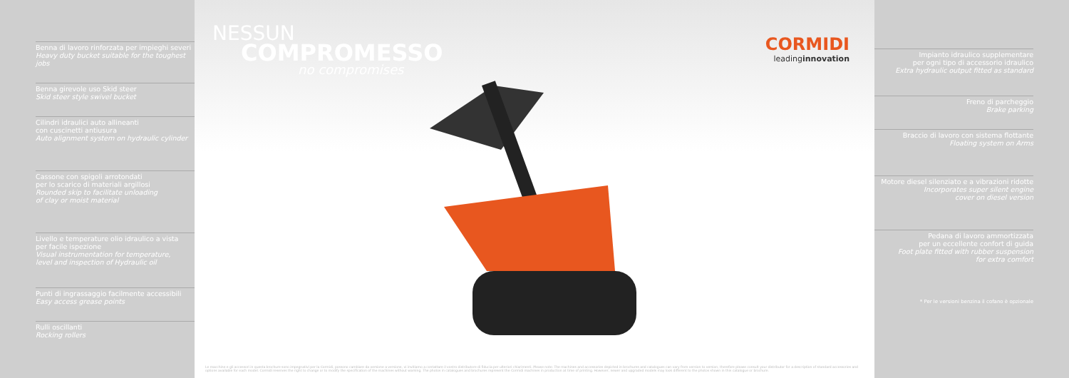Benna di lavoro rinforzata per impieghi severi
Heavy duty bucket suitable for the toughest jobs
Benna girevole uso Skid steer
Skid steer style swivel bucket
Cilindri idraulici auto allineanti
con cuscinetti antiusura
Auto alignment system on hydraulic cylinder
Cassone con spigoli arrotondati
per lo scarico di materiali argillosi
Rounded skip to facilitate unloading
of clay or moist material
Livello e temperature olio idraulico a vista
per facile ispezione
Visual instrumentation for temperature,
level and inspection of Hydraulic oil
Punti di ingrassaggio facilmente accessibili
Easy access grease points
Rulli oscillanti
Rocking rollers
NESSUN
COMPROMESSO
no compromises
CORMIDI
leadinginnovation
Le macchine e gli accessori in questa brochure sono impegnativi per la Cormidi, possono cambiare da versione a versione, vi invitiamo a contattare il vostro distributore di fiducia per ulteriori chiarimenti. Please note: The machines and accessories depicted in brochures and catalogues can vary from version to version, therefore please consult your distributor for a description of standard accessories and options available for each model. Cormidi reserves the right to change or to modify the specification of the machines without warning. The photos in catalogues and brochures represent the Cormidi machines in production at time of printing. However, newer and upgraded models may look different to the photos shown in this catalogue or brochure.
Impianto idraulico supplementare
per ogni tipo di accessorio idraulico
Extra hydraulic output fitted as standard
Freno di parcheggio
Brake parking
Braccio di lavoro con sistema flottante
Floating system on Arms
Motore diesel silenziato e a vibrazioni ridotte
Incorporates super silent engine
cover on diesel version
Pedana di lavoro ammortizzata
per un eccellente confort di guida
Foot plate fitted with rubber suspension
for extra comfort
* Per le versioni benzina il cofano è opzionale